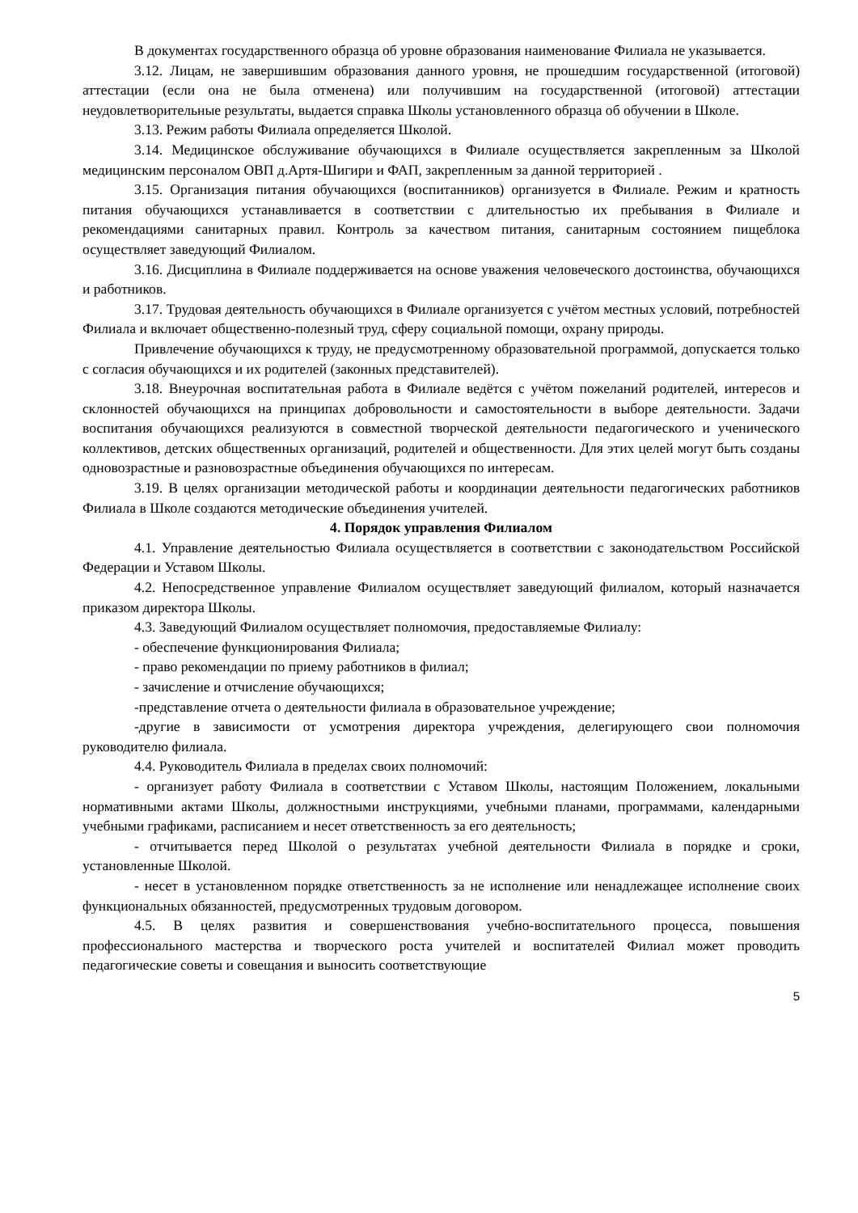В документах государственного образца об уровне образования наименование Филиала не указывается.
3.12. Лицам, не завершившим образования данного уровня, не прошедшим государственной (итоговой) аттестации (если она не была отменена) или получившим на государственной (итоговой) аттестации неудовлетворительные результаты, выдается справка Школы установленного образца об обучении в Школе.
3.13. Режим работы Филиала определяется Школой.
3.14. Медицинское обслуживание обучающихся в Филиале осуществляется закрепленным за Школой медицинским персоналом ОВП д.Артя-Шигири и ФАП, закрепленным за данной территорией .
3.15. Организация питания обучающихся (воспитанников) организуется в Филиале. Режим и кратность питания обучающихся устанавливается в соответствии с длительностью их пребывания в Филиале и рекомендациями санитарных правил. Контроль за качеством питания, санитарным состоянием пищеблока осуществляет заведующий Филиалом.
3.16. Дисциплина в Филиале поддерживается на основе уважения человеческого достоинства, обучающихся и работников.
3.17. Трудовая деятельность обучающихся в Филиале организуется с учётом местных условий, потребностей Филиала и включает общественно-полезный труд, сферу социальной помощи, охрану природы.
Привлечение обучающихся к труду, не предусмотренному образовательной программой, допускается только с согласия обучающихся и их родителей (законных представителей).
3.18. Внеурочная воспитательная работа в Филиале ведётся с учётом пожеланий родителей, интересов и склонностей обучающихся на принципах добровольности и самостоятельности в выборе деятельности. Задачи воспитания обучающихся реализуются в совместной творческой деятельности педагогического и ученического коллективов, детских общественных организаций, родителей и общественности. Для этих целей могут быть созданы одновозрастные и разновозрастные объединения обучающихся по интересам.
3.19. В целях организации методической работы и координации деятельности педагогических работников Филиала в Школе создаются методические объединения учителей.
4. Порядок управления Филиалом
4.1. Управление деятельностью Филиала осуществляется в соответствии с законодательством Российской Федерации и Уставом Школы.
4.2. Непосредственное управление Филиалом осуществляет заведующий филиалом, который назначается приказом директора Школы.
4.3. Заведующий Филиалом осуществляет полномочия, предоставляемые Филиалу:
- обеспечение функционирования Филиала;
- право рекомендации по приему работников в филиал;
- зачисление и отчисление обучающихся;
-представление отчета о деятельности филиала в образовательное учреждение;
-другие в зависимости от усмотрения директора учреждения, делегирующего свои полномочия руководителю филиала.
4.4. Руководитель Филиала в пределах своих полномочий:
- организует работу Филиала в соответствии с Уставом Школы, настоящим Положением, локальными нормативными актами Школы, должностными инструкциями, учебными планами, программами, календарными учебными графиками, расписанием и несет ответственность за его деятельность;
- отчитывается перед Школой о результатах учебной деятельности Филиала в порядке и сроки, установленные Школой.
- несет в установленном порядке ответственность за не исполнение или ненадлежащее исполнение своих функциональных обязанностей, предусмотренных трудовым договором.
4.5. В целях развития и совершенствования учебно-воспитательного процесса, повышения профессионального мастерства и творческого роста учителей и воспитателей Филиал может проводить педагогические советы и совещания и выносить соответствующие
5